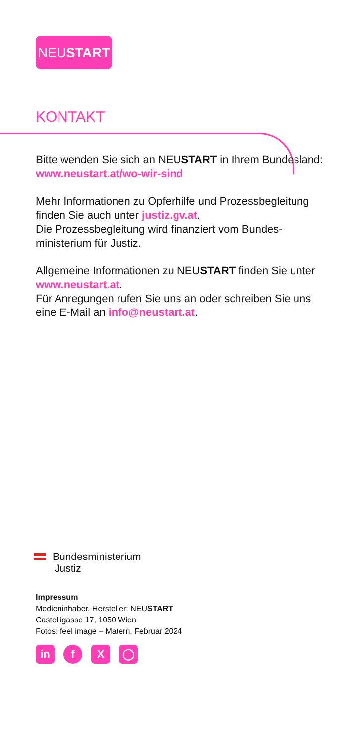NEUSTART
KONTAKT
Bitte wenden Sie sich an NEUSTART in Ihrem Bundesland: www.neustart.at/wo-wir-sind
Mehr Informationen zu Opferhilfe und Prozessbegleitung finden Sie auch unter justiz.gv.at.
Die Prozessbegleitung wird finanziert vom Bundes-ministerium für Justiz.
Allgemeine Informationen zu NEUSTART finden Sie unter www.neustart.at.
Für Anregungen rufen Sie uns an oder schreiben Sie uns eine E-Mail an info@neustart.at.
Bundesministerium
Justiz
Impressum
Medieninhaber, Hersteller: NEUSTART
Castelligasse 17, 1050 Wien
Fotos: feel image – Matern, Februar 2024
in f X ◯